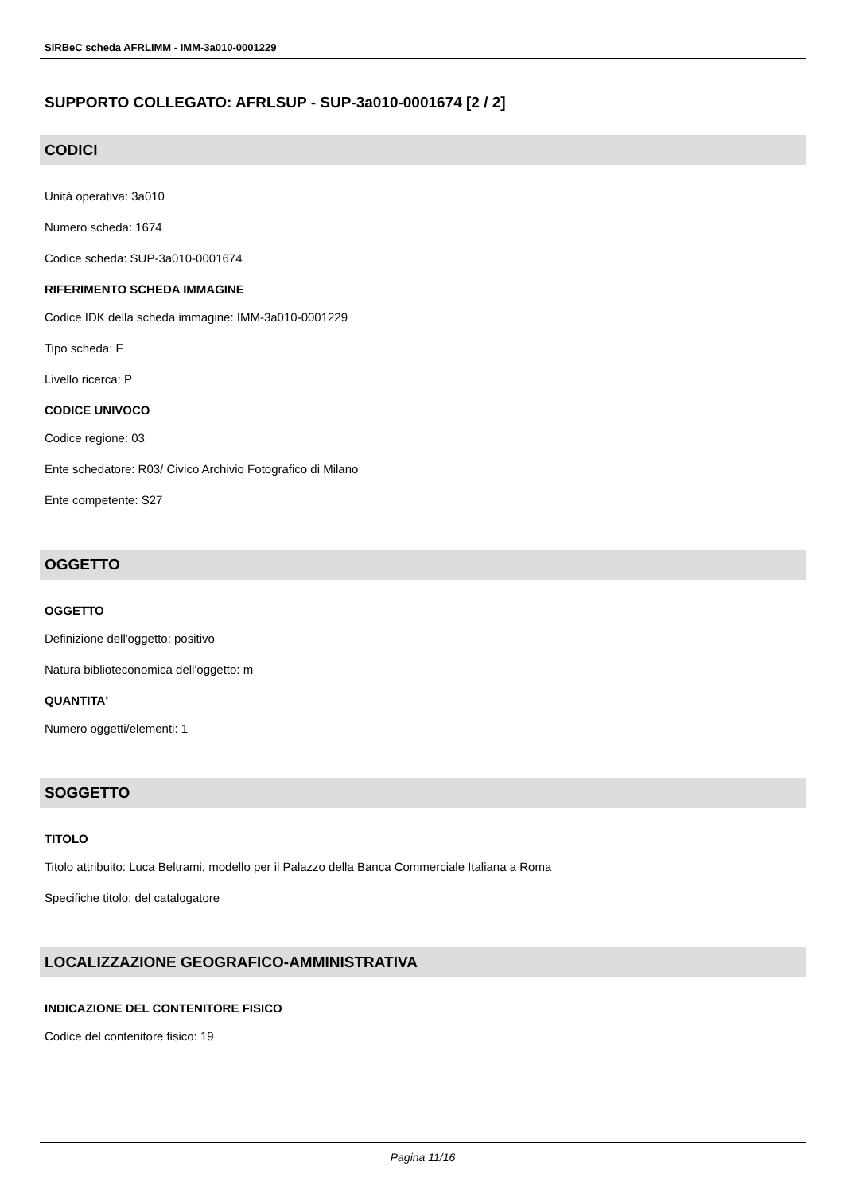SIRBeC scheda AFRLIMM - IMM-3a010-0001229
SUPPORTO COLLEGATO: AFRLSUP - SUP-3a010-0001674 [2 / 2]
CODICI
Unità operativa: 3a010
Numero scheda: 1674
Codice scheda: SUP-3a010-0001674
RIFERIMENTO SCHEDA IMMAGINE
Codice IDK della scheda immagine: IMM-3a010-0001229
Tipo scheda: F
Livello ricerca: P
CODICE UNIVOCO
Codice regione: 03
Ente schedatore: R03/ Civico Archivio Fotografico di Milano
Ente competente: S27
OGGETTO
OGGETTO
Definizione dell'oggetto: positivo
Natura biblioteconomica dell'oggetto: m
QUANTITA'
Numero oggetti/elementi: 1
SOGGETTO
TITOLO
Titolo attribuito: Luca Beltrami, modello per il Palazzo della Banca Commerciale Italiana a Roma
Specifiche titolo: del catalogatore
LOCALIZZAZIONE GEOGRAFICO-AMMINISTRATIVA
INDICAZIONE DEL CONTENITORE FISICO
Codice del contenitore fisico: 19
Pagina 11/16